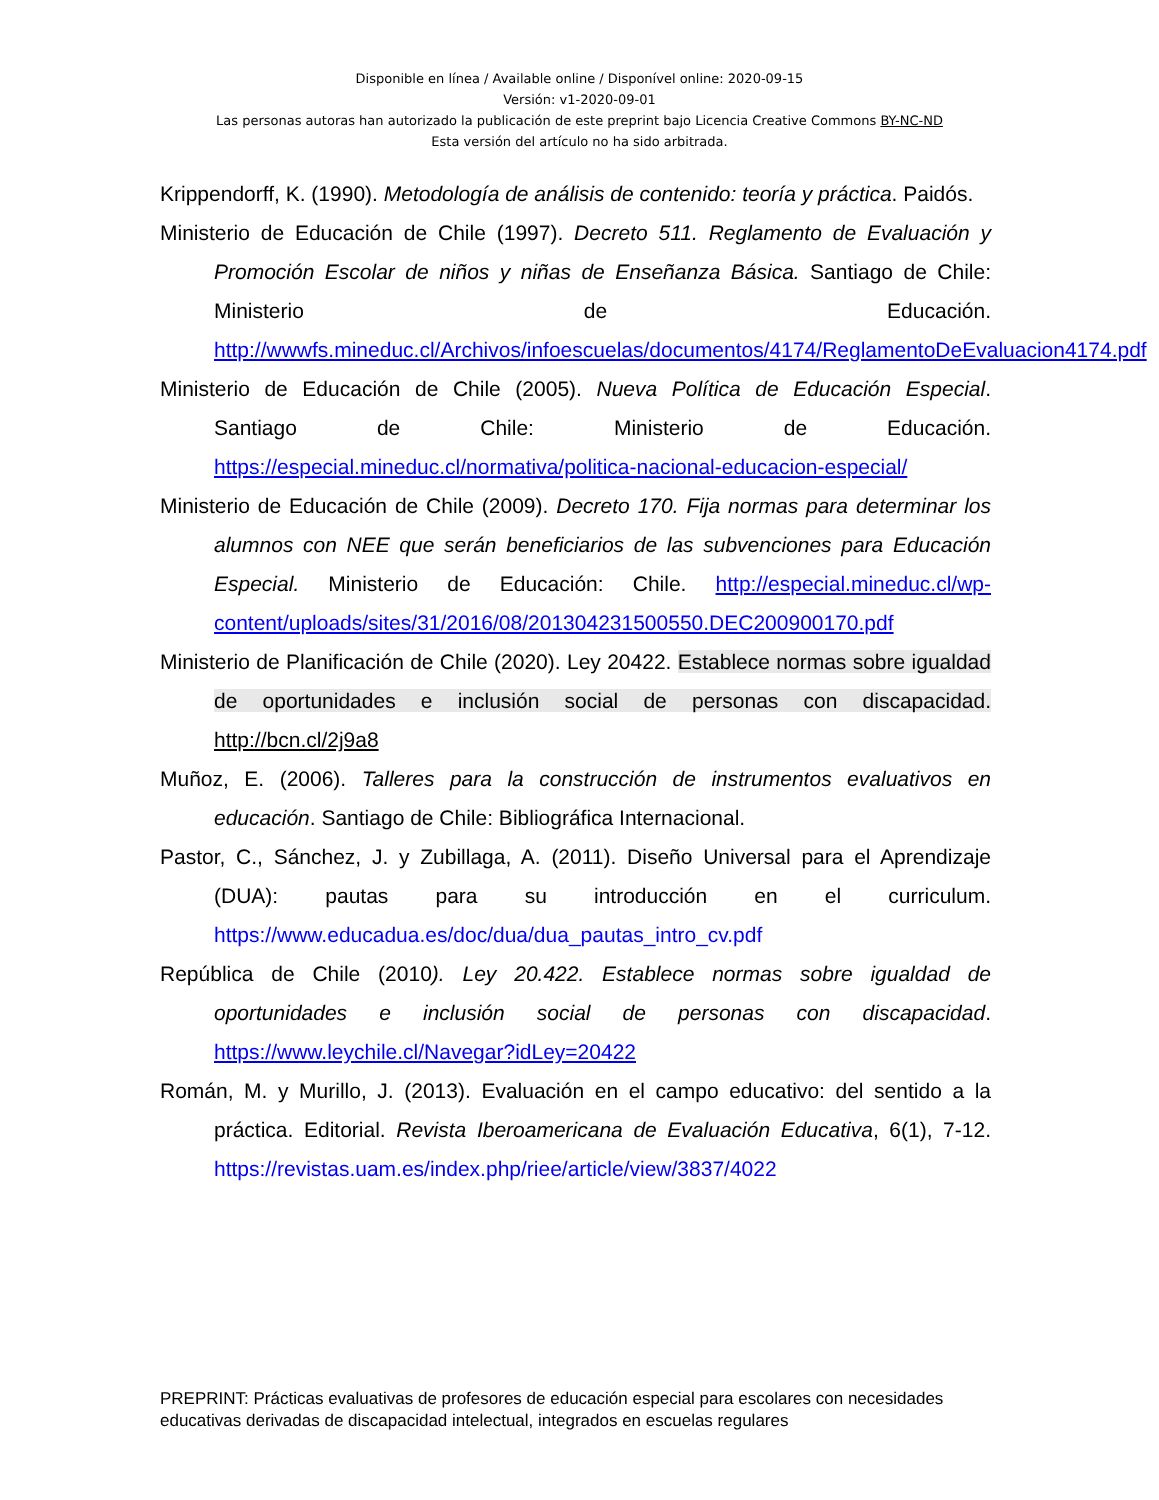Disponible en línea / Available online / Disponível online: 2020-09-15
Versión: v1-2020-09-01
Las personas autoras han autorizado la publicación de este preprint bajo Licencia Creative Commons BY-NC-ND
Esta versión del artículo no ha sido arbitrada.
Krippendorff, K. (1990). Metodología de análisis de contenido: teoría y práctica. Paidós.
Ministerio de Educación de Chile (1997). Decreto 511. Reglamento de Evaluación y Promoción Escolar de niños y niñas de Enseñanza Básica. Santiago de Chile: Ministerio de Educación. http://wwwfs.mineduc.cl/Archivos/infoescuelas/documentos/4174/ReglamentoDeEvaluacion4174.pdf
Ministerio de Educación de Chile (2005). Nueva Política de Educación Especial. Santiago de Chile: Ministerio de Educación. https://especial.mineduc.cl/normativa/politica-nacional-educacion-especial/
Ministerio de Educación de Chile (2009). Decreto 170. Fija normas para determinar los alumnos con NEE que serán beneficiarios de las subvenciones para Educación Especial. Ministerio de Educación: Chile. http://especial.mineduc.cl/wp-content/uploads/sites/31/2016/08/201304231500550.DEC200900170.pdf
Ministerio de Planificación de Chile (2020). Ley 20422. Establece normas sobre igualdad de oportunidades e inclusión social de personas con discapacidad. http://bcn.cl/2j9a8
Muñoz, E. (2006). Talleres para la construcción de instrumentos evaluativos en educación. Santiago de Chile: Bibliográfica Internacional.
Pastor, C., Sánchez, J. y Zubillaga, A. (2011). Diseño Universal para el Aprendizaje (DUA): pautas para su introducción en el curriculum. https://www.educadua.es/doc/dua/dua_pautas_intro_cv.pdf
República de Chile (2010). Ley 20.422. Establece normas sobre igualdad de oportunidades e inclusión social de personas con discapacidad. https://www.leychile.cl/Navegar?idLey=20422
Román, M. y Murillo, J. (2013). Evaluación en el campo educativo: del sentido a la práctica. Editorial. Revista Iberoamericana de Evaluación Educativa, 6(1), 7-12. https://revistas.uam.es/index.php/riee/article/view/3837/4022
PREPRINT: Prácticas evaluativas de profesores de educación especial para escolares con necesidades educativas derivadas de discapacidad intelectual, integrados en escuelas regulares